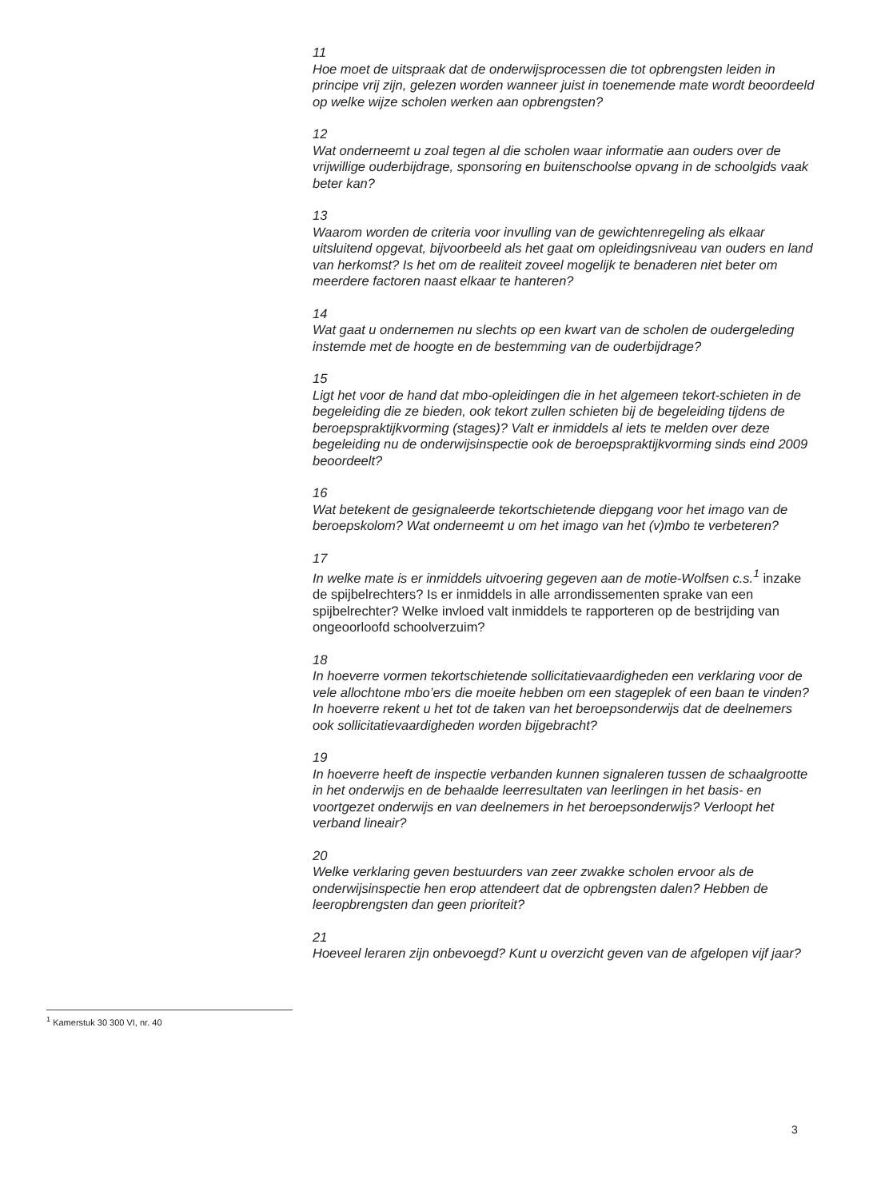11
Hoe moet de uitspraak dat de onderwijsprocessen die tot opbrengsten leiden in principe vrij zijn, gelezen worden wanneer juist in toenemende mate wordt beoordeeld op welke wijze scholen werken aan opbrengsten?
12
Wat onderneemt u zoal tegen al die scholen waar informatie aan ouders over de vrijwillige ouderbijdrage, sponsoring en buitenschoolse opvang in de schoolgids vaak beter kan?
13
Waarom worden de criteria voor invulling van de gewichtenregeling als elkaar uitsluitend opgevat, bijvoorbeeld als het gaat om opleidingsniveau van ouders en land van herkomst? Is het om de realiteit zoveel mogelijk te benaderen niet beter om meerdere factoren naast elkaar te hanteren?
14
Wat gaat u ondernemen nu slechts op een kwart van de scholen de oudergeleding instemde met de hoogte en de bestemming van de ouderbijdrage?
15
Ligt het voor de hand dat mbo-opleidingen die in het algemeen tekort-schieten in de begeleiding die ze bieden, ook tekort zullen schieten bij de begeleiding tijdens de beroepspraktijkvorming (stages)? Valt er inmiddels al iets te melden over deze begeleiding nu de onderwijsinspectie ook de beroepspraktijkvorming sinds eind 2009 beoordeelt?
16
Wat betekent de gesignaleerde tekortschietende diepgang voor het imago van de beroepskolom? Wat onderneemt u om het imago van het (v)mbo te verbeteren?
17
In welke mate is er inmiddels uitvoering gegeven aan de motie-Wolfsen c.s.<sup>1</sup> inzake de spijbelrechters? Is er inmiddels in alle arrondissementen sprake van een spijbelrechter? Welke invloed valt inmiddels te rapporteren op de bestrijding van ongeoorloofd schoolverzuim?
18
In hoeverre vormen tekortschietende sollicitatievaardigheden een verklaring voor de vele allochtone mbo’ers die moeite hebben om een stageplek of een baan te vinden? In hoeverre rekent u het tot de taken van het beroepsonderwijs dat de deelnemers ook sollicitatievaardigheden worden bijgebracht?
19
In hoeverre heeft de inspectie verbanden kunnen signaleren tussen de schaalgrootte in het onderwijs en de behaalde leerresultaten van leerlingen in het basis- en voortgezet onderwijs en van deelnemers in het beroepsonderwijs? Verloopt het verband lineair?
20
Welke verklaring geven bestuurders van zeer zwakke scholen ervoor als de onderwijsinspectie hen erop attendeert dat de opbrengsten dalen? Hebben de leeropbrengsten dan geen prioriteit?
21
Hoeveel leraren zijn onbevoegd? Kunt u overzicht geven van de afgelopen vijf jaar?
<sup>1</sup> Kamerstuk 30 300 VI, nr. 40
3